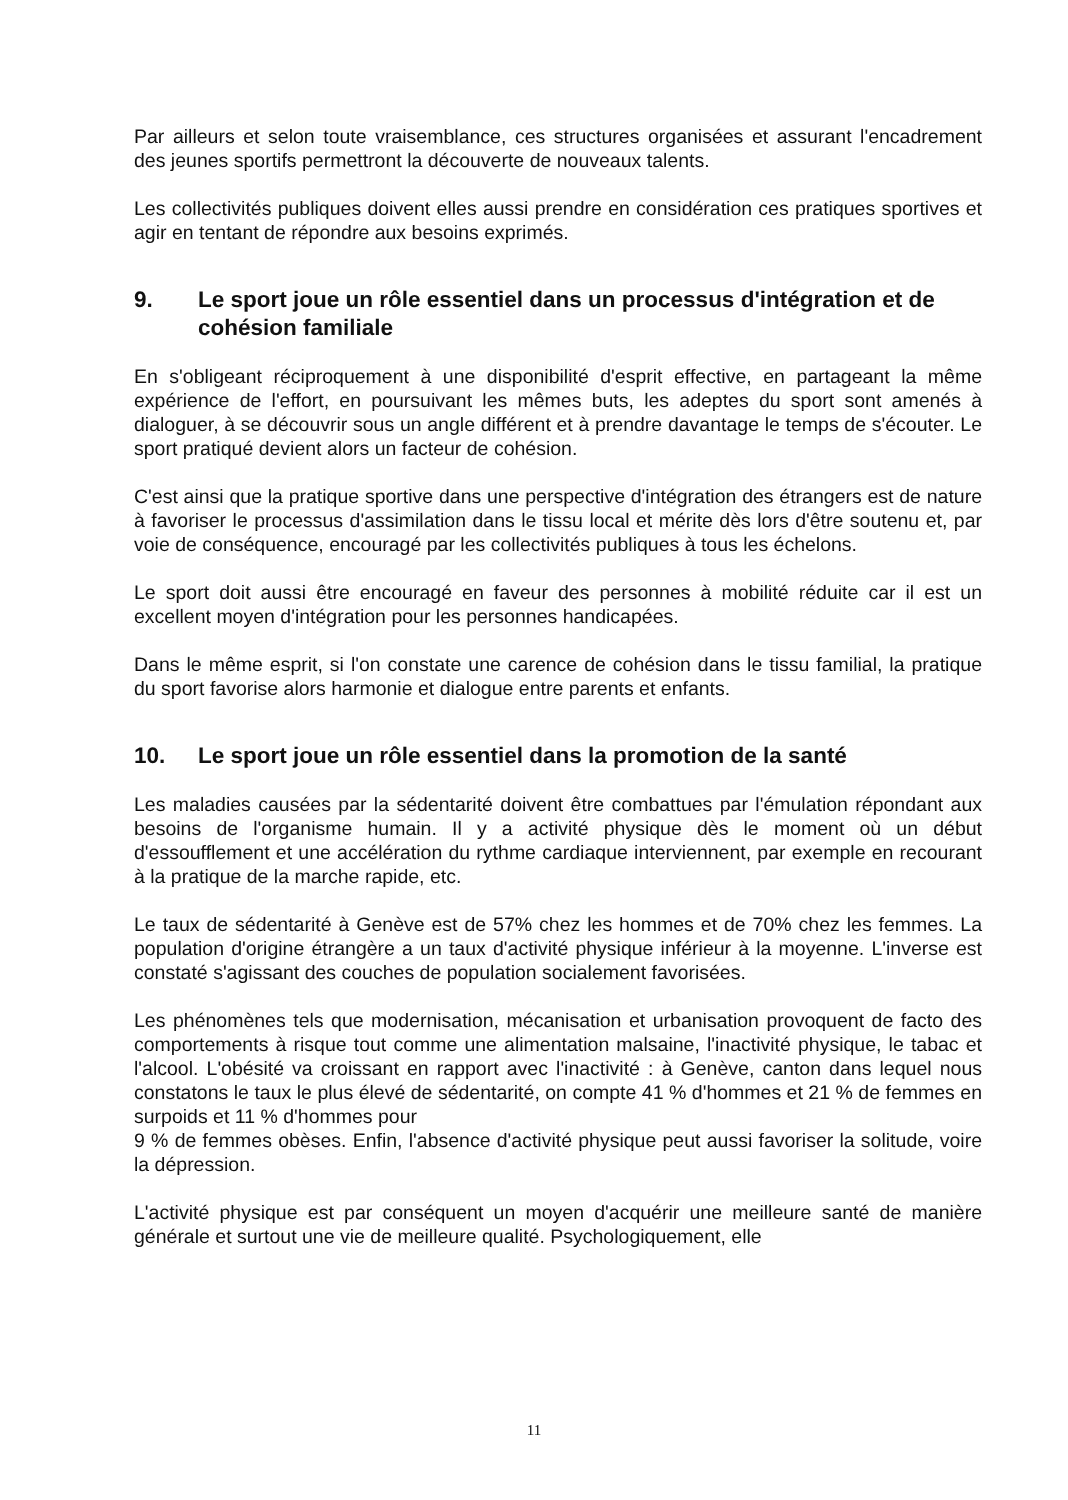Par ailleurs et selon toute vraisemblance, ces structures organisées et assurant l'encadrement des jeunes sportifs permettront la découverte de nouveaux talents.
Les collectivités publiques doivent elles aussi prendre en considération ces pratiques sportives et agir en tentant de répondre aux besoins exprimés.
9. Le sport joue un rôle essentiel dans un processus d'intégration et de cohésion familiale
En s'obligeant réciproquement à une disponibilité d'esprit effective, en partageant la même expérience de l'effort, en poursuivant les mêmes buts, les adeptes du sport sont amenés à dialoguer, à se découvrir sous un angle différent et à prendre davantage le temps de s'écouter. Le sport pratiqué devient alors un facteur de cohésion.
C'est ainsi que la pratique sportive dans une perspective d'intégration des étrangers est de nature à favoriser le processus d'assimilation dans le tissu local et mérite dès lors d'être soutenu et, par voie de conséquence, encouragé par les collectivités publiques à tous les échelons.
Le sport doit aussi être encouragé en faveur des personnes à mobilité réduite car il est un excellent moyen d'intégration pour les personnes handicapées.
Dans le même esprit, si l'on constate une carence de cohésion dans le tissu familial, la pratique du sport favorise alors harmonie et dialogue entre parents et enfants.
10. Le sport joue un rôle essentiel dans la promotion de la santé
Les maladies causées par la sédentarité doivent être combattues par l'émulation répondant aux besoins de l'organisme humain. Il y a activité physique dès le moment où un début d'essoufflement et une accélération du rythme cardiaque interviennent, par exemple en recourant à la pratique de la marche rapide, etc.
Le taux de sédentarité à Genève est de 57% chez les hommes et de 70% chez les femmes. La population d'origine étrangère a un taux d'activité physique inférieur à la moyenne. L'inverse est constaté s'agissant des couches de population socialement favorisées.
Les phénomènes tels que modernisation, mécanisation et urbanisation provoquent de facto des comportements à risque tout comme une alimentation malsaine, l'inactivité physique, le tabac et l'alcool. L'obésité va croissant en rapport avec l'inactivité : à Genève, canton dans lequel nous constatons le taux le plus élevé de sédentarité, on compte 41 % d'hommes et 21 % de femmes en surpoids et 11 % d'hommes pour
9 % de femmes obèses. Enfin, l'absence d'activité physique peut aussi favoriser la solitude, voire la dépression.
L'activité physique est par conséquent un moyen d'acquérir une meilleure santé de manière générale et surtout une vie de meilleure qualité. Psychologiquement, elle
11